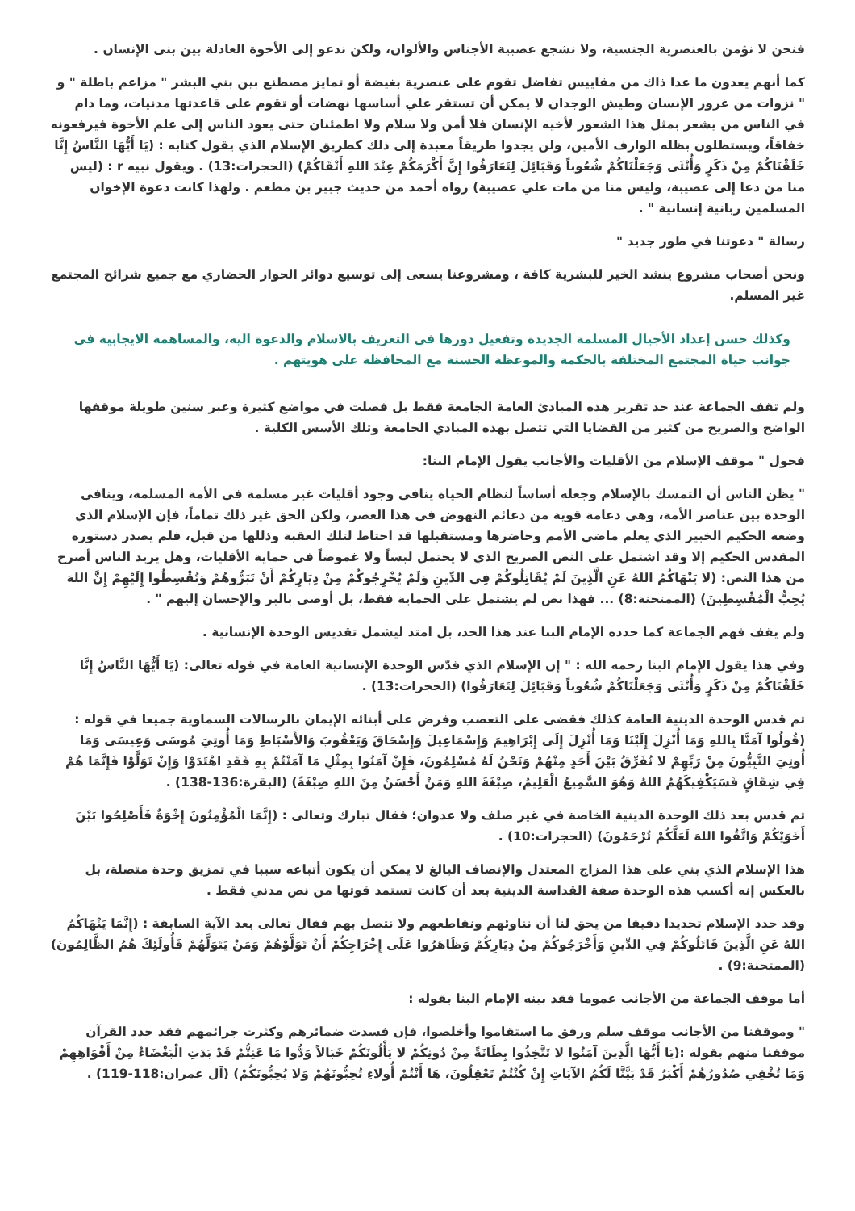فنحن لا نؤمن بالعنصرية الجنسية، ولا نشجع عصبية الأجناس والألوان، ولكن ندعو إلى الأخوة العادلة بين بنى الإنسان .
كما أنهم يعدون ما عدا ذاك من مقاييس تفاضل تقوم على عنصرية بغيضة أو تمايز مصطنع بين بني البشر " مزاعم باطلة " و " نزوات من غرور الإنسان وطيش الوجدان لا يمكن أن تستقر علي أساسها نهضات أو تقوم على قاعدتها مدنيات، وما دام في الناس من يشعر بمثل هذا الشعور لأخيه الإنسان فلا أمن ولا سلام ولا اطمئنان حتى يعود الناس إلى علم الأخوة فيرفعونه خفاقاً، ويستظلون بظله الوارف الأمين، ولن يجدوا طريقاً معبدة إلى ذلك كطريق الإسلام الذي يقول كتابه : (يَا أَيُّهَا النَّاسُ إِنَّا خَلَقْنَاكُمْ مِنْ ذَكَرٍ وَأُنْثَى وَجَعَلْنَاكُمْ شُعُوباً وَقَبَائِلَ لِتَعَارَفُوا إِنَّ أَكْرَمَكُمْ عِنْدَ اللهِ أَتْقَاكُمْ) (الحجرات:13) . ويقول نبيه r : (ليس منا من دعا إلى عصيبة، وليس منا من مات علي عصيبة) رواه أحمد من حديث جبير بن مطعم . ولهذا كانت دعوة الإخوان المسلمين ربانية إنسانية " .
رسالة " دعوتنا في طور جديد "
ونحن أصحاب مشروع ينشد الخير للبشرية كافة ، ومشروعنا يسعى إلى توسيع دوائر الحوار الحضاري مع جميع شرائح المجتمع غير المسلم.
وكذلك حسن إعداد الأجيال المسلمة الجديدة وتفعيل دورها فى التعريف بالاسلام والدعوة اليه، والمساهمة الايجابية فى جوانب حياة المجتمع المختلفة بالحكمة والموعظة الحسنة مع المحافظة على هويتهم .
ولم تقف الجماعة عند حد تقرير هذه المبادئ العامة الجامعة فقط بل فصلت في مواضع كثيرة وعبر سنين طويلة موقفها الواضح والصريح من كثير من القضايا التي تتصل بهذه المبادي الجامعة وتلك الأسس الكلية .
فحول " موقف الإسلام من الأقليات والأجانب يقول الإمام البنا:
" يظن الناس أن التمسك بالإسلام وجعله أساساً لنظام الحياة ينافي وجود أقليات غير مسلمة في الأمة المسلمة، وينافي الوحدة بين عناصر الأمة، وهي دعامة قوية من دعائم النهوض في هذا العصر، ولكن الحق غير ذلك تماماً، فإن الإسلام الذي وضعه الحكيم الخبير الذي يعلم ماضي الأمم وحاضرها ومستقبلها قد احتاط لتلك العقبة وذللها من قبل، فلم يصدر دستوره المقدس الحكيم إلا وقد اشتمل على النص الصريح الذي لا يحتمل لبساً ولا غموضاً في حماية الأقليات، وهل يريد الناس أصرح من هذا النص: (لا يَنْهَاكُمُ اللهُ عَنِ الَّذِينَ لَمْ يُقَاتِلُوكُمْ فِي الدِّينِ وَلَمْ يُخْرِجُوكُمْ مِنْ دِيَارِكُمْ أَنْ تَبَرُّوهُمْ وَتُقْسِطُوا إِلَيْهِمْ إِنَّ اللهَ يُحِبُّ الْمُقْسِطِينَ) (الممتحنة:8) ... فهذا نص لم يشتمل على الحماية فقط، بل أوصى بالبر والإحسان إليهم " .
ولم يقف فهم الجماعة كما حدده الإمام البنا عند هذا الحد، بل امتد ليشمل تقديس الوحدة الإنسانية .
وفي هذا يقول الإمام البنا رحمه الله : " إن الإسلام الذي قدّس الوحدة الإنسانية العامة في قوله تعالى: (يَا أَيُّهَا النَّاسُ إِنَّا خَلَقْنَاكُمْ مِنْ ذَكَرٍ وَأُنْثَى وَجَعَلْنَاكُمْ شُعُوباً وَقَبَائِلَ لِتَعَارَفُوا) (الحجرات:13) .
ثم قدس الوحدة الدينية العامة كذلك فقضى على التعصب وفرض على أبنائه الإيمان بالرسالات السماوية جميعا في قوله : (قُولُوا آمَنَّا بِاللهِ وَمَا أُنْزِلَ إِلَيْنَا وَمَا أُنْزِلَ إِلَى إِبْرَاهِيمَ وَإِسْمَاعِيلَ وَإِسْحَاقَ وَيَعْقُوبَ وَالأَسْبَاطِ وَمَا أُوتِيَ مُوسَى وَعِيسَى وَمَا أُوتِيَ النَّبِيُّونَ مِنْ رَبِّهِمْ لا نُفَرِّقُ بَيْنَ أَحَدٍ مِنْهُمْ وَنَحْنُ لَهُ مُسْلِمُونَ، فَإِنْ آمَنُوا بِمِثْلِ مَا آمَنْتُمْ بِهِ فَقَدِ اهْتَدَوْا وَإِنْ تَوَلَّوْا فَإِنَّمَا هُمْ فِي شِقَاقٍ فَسَيَكْفِيكَهُمُ اللهُ وَهُوَ السَّمِيعُ الْعَلِيمُ، صِبْغَةَ اللهِ وَمَنْ أَحْسَنُ مِنَ اللهِ صِبْغَةً) (البقرة:136-138) .
ثم قدس بعد ذلك الوحدة الدينية الخاصة في غير صلف ولا عدوان؛ فقال تبارك وتعالى : (إِنَّمَا الْمُؤْمِنُونَ إِخْوَةٌ فَأَصْلِحُوا بَيْنَ أَخَوَيْكُمْ وَاتَّقُوا اللهَ لَعَلَّكُمْ تُرْحَمُونَ) (الحجرات:10) .
هذا الإسلام الذي بني على هذا المزاج المعتدل والإنصاف البالغ لا يمكن أن يكون أتباعه سببا في تمزيق وحدة متصلة، بل بالعكس إنه أكسب هذه الوحدة صفة القداسة الدينية بعد أن كانت تستمد قوتها من نص مدني فقط .
وقد حدد الإسلام تحديدا دقيقا من يحق لنا أن نناوئهم ونقاطعهم ولا نتصل بهم فقال تعالى بعد الآية السابقة : (إِنَّمَا يَنْهَاكُمُ اللهُ عَنِ الَّذِينَ قَاتَلُوكُمْ فِي الدِّينِ وَأَخْرَجُوكُمْ مِنْ دِيَارِكُمْ وَظَاهَرُوا عَلَى إِخْرَاجِكُمْ أَنْ تَوَلَّوْهُمْ وَمَنْ يَتَوَلَّهُمْ فَأُولَئِكَ هُمُ الظَّالِمُونَ) (الممتحنة:9) .
أما موقف الجماعة من الأجانب عموما فقد بينه الإمام البنا بقوله :
" وموقفنا من الأجانب موقف سلم ورفق ما استقاموا وأخلصوا، فإن فسدت ضمائرهم وكثرت جرائمهم فقد حدد القرآن موقفنا منهم بقوله :(يَا أَيُّهَا الَّذِينَ آمَنُوا لا تَتَّخِذُوا بِطَانَةً مِنْ دُونِكُمْ لا يَأْلُونَكُمْ خَبَالاً وَدُّوا مَا عَنِتُّمْ قَدْ بَدَتِ الْبَغْضَاءُ مِنْ أَفْوَاهِهِمْ وَمَا تُخْفِي صُدُورُهُمْ أَكْبَرُ قَدْ بَيَّنَّا لَكُمُ الآيَاتِ إِنْ كُنْتُمْ تَعْقِلُونَ، هَا أَنْتُمْ أُولاءِ تُحِبُّونَهُمْ وَلا يُحِبُّونَكُمْ) (آل عمران:118-119) .